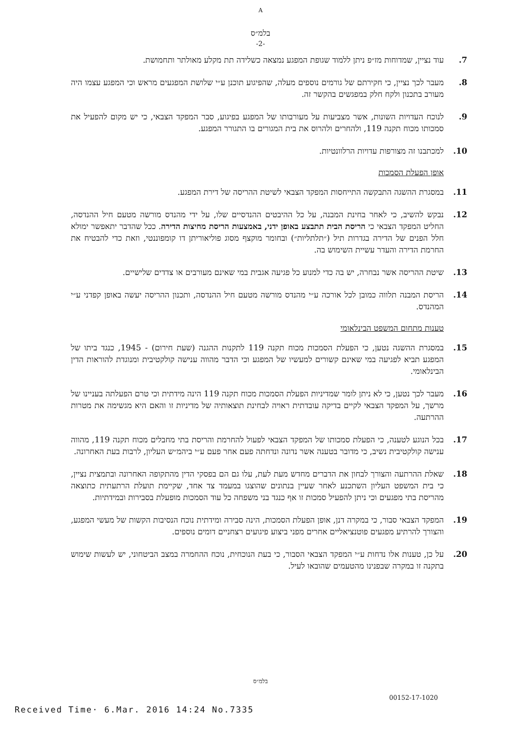A
בלמ״ס
-2-
7. עוד נציין, שמדוחות מז״פ ניתן ללמוד שגופת המפגע נמצאה כשלידה תת מקלע מאולתר ותחמושת.
8. מעבר לכך נציין, כי חקירתם של גורמים נוספים מעלה, שהפיגוע תוכנן ע״י שלושת המפגעים מראש וכי המפגע עצמו היה מעורב בתכנון ולקח חלק במפגשים בהקשר זה.
9. לנוכח העדויות השונות, אשר מצביעות על מעורבותו של המפגע בפיגוע, סבר המפקד הצבאי, כי יש מקום להפעיל את סמכותו מכוח תקנה 119, ולהחרים ולהרוס את בית המגורים בו התגורר המפגע.
10. למכתבנו זה מצורפות עדויות הרלוונטיות.
אופן הפעלת הסמכות
11. במסגרת ההשגה התבקשה התייחסות המפקד הצבאי לשיטת ההריסה של דירת המפגע.
12. נבקש להשיב, כי לאחר בחינת המבנה, על כל ההיבטים ההנדסיים שלו, על ידי מהנדס מורשה מטעם חיל ההנדסה, החליט המפקד הצבאי כי הריסת הבית תתבצע באופן ידני, באמצעות הריסת מחיצות הדירה. ככל שהדבר יתאפשר ימולא חלל הפנים של הדירה בגדרות תיל (״תלתליות״) ובחומר מוקצף מסוג פוליאוריתן דו קומפוננטי, וזאת כדי להבטיח את החרמת הדירה והעדר עשיית השימוש בה.
13. שיטת ההריסה אשר נבחרה, יש בה כדי למנוע כל פגיעה אגבית במי שאינם מעורבים או צדדים שלישיים.
14. הריסת המבנה תלווה כמובן לכל אורכה ע״י מהנדס מורשה מטעם חיל ההנדסה, ותכנון ההריסה יעשה באופן קפדני ע״י המהנדס.
טענות מתחום המשפט הבינלאומי
15. במסגרת ההשגה נטען, כי הפעלת הסמכות מכוח תקנה 119 לתקנות ההגנה (שעת חירום) - 1945, כנגד ביתו של המפגע תביא לפגיעה במי שאינם קשורים למעשיו של המפגע וכי הדבר מהווה ענישה קולקטיבית ומנוגדת להוראות הדין הבינלאומי.
16. מעבר לכך נטען, כי לא ניתן לומר שמדיניות הפעלת הסמכות מכוח תקנה 119 הינה מידתית וכי טרם הפעלתה בעניינו של מרשך, על המפקד הצבאי לקיים בדיקה עובדתית ראויה לבחינת תוצאותיה של מדיניות זו והאם היא מגשימה את מטרות ההרתעה.
17. בכל הנוגע לטענה, כי הפעלת סמכותו של המפקד הצבאי לפעול להחרמת והריסת בתי מחבלים מכוח תקנה 119, מהווה ענישה קולקטיבית נשיב, כי מדובר בטענה אשר נדונה ונדחתה פעם אחר פעם ע״י ביהמ״ש העליון, לרבות בעת האחרונה.
18. שאלת ההרתעה והצורך לבחון את הדברים מחדש מעת לעת, עלו גם הם בפסקי הדין מהתקופה האחרונה ובתמצית נציין, כי בית המשפט העליון השתכנע לאחר שעיין בנתונים שהוצגו במעמד צד אחד, שקיימת תועלת הרתעתית כתוצאה מהריסת בתי מפגעים וכי ניתן להפעיל סמכות זו אף כנגד בני משפחה כל עוד הסמכות מופעלת בסבירות ובמידתיות.
19. המפקד הצבאי סבור, כי במקרה דנן, אופן הפעלת הסמכות, הינה סבירה ומידתית נוכח הנסיבות הקשות של מעשי המפגע, והצורך להרתיע מפגעים פוטנציאליים אחרים מפני ביצוע פיגועים רצחניים דומים נוספים.
20. על כן, טענות אלו נדחות ע״י המפקד הצבאי הסבור, כי בעת הנוכחית, נוכח ההחמרה במצב הביטחוני, יש לעשות שימוש בתקנה זו במקרה שבפנינו מהטעמים שהובאו לעיל.
בלמ״ס
00152-17-1020
Received Time· 6.Mar. 2016 14:24 No.7335